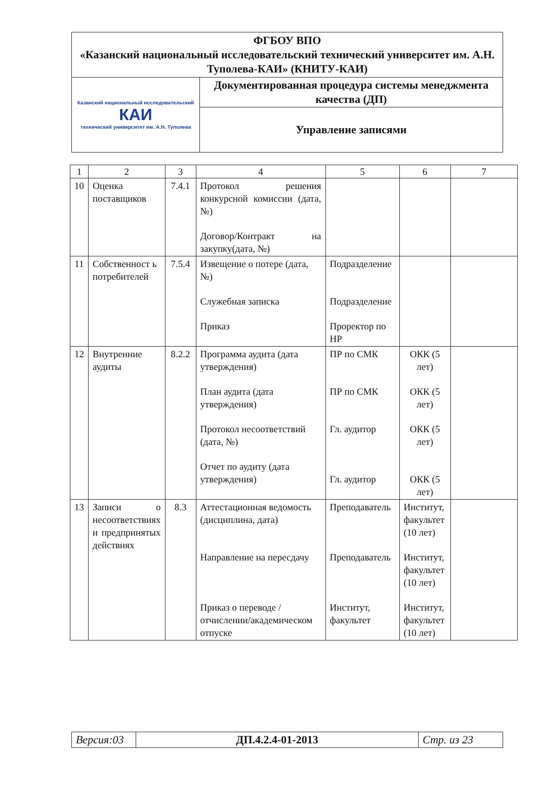| ФГБОУ ВПО «Казанский национальный исследовательский технический университет им. А.Н. Туполева-КАИ» (КНИТУ-КАИ) | |
| Казанский национальный исследовательский КАИ технический университет им. А.Н. Туполева | Документированная процедура системы менеджмента качества (ДП) |
| | Управление записями |
| 1 | 2 | 3 | 4 | 5 | 6 | 7 |
| --- | --- | --- | --- | --- | --- | --- |
| 10 | Оценка поставщиков | 7.4.1 | Протокол решения конкурсной комиссии (дата, №) Договор/Контракт на закупку(дата, №) | | | |
| 11 | Собственност ь потребителей | 7.5.4 | Извещение о потере (дата, №) Служебная записка Приказ | Подразделение Подразделение Проректор по НР | | |
| 12 | Внутренние аудиты | 8.2.2 | Программа аудита (дата утверждения) План аудита (дата утверждения) Протокол несоответствий (дата, №) Отчет по аудиту (дата утверждения) | ПР по СМК ПР по СМК Гл. аудитор Гл. аудитор | ОКК (5 лет) ОКК (5 лет) ОКК (5 лет) ОКК (5 лет) | |
| 13 | Записи о несоответствиях и предпринятых действиях | 8.3 | Аттестационная ведомость (дисциплина, дата) Направление на пересдачу Приказ о переводе /отчислении/академическом отпуске | Преподаватель Преподаватель Институт, факультет | Институт, факультет (10 лет) Институт, факультет (10 лет) Институт, факультет (10 лет) | |
| Версия:03 | ДП.4.2.4-01-2013 | Стр. из 23 |